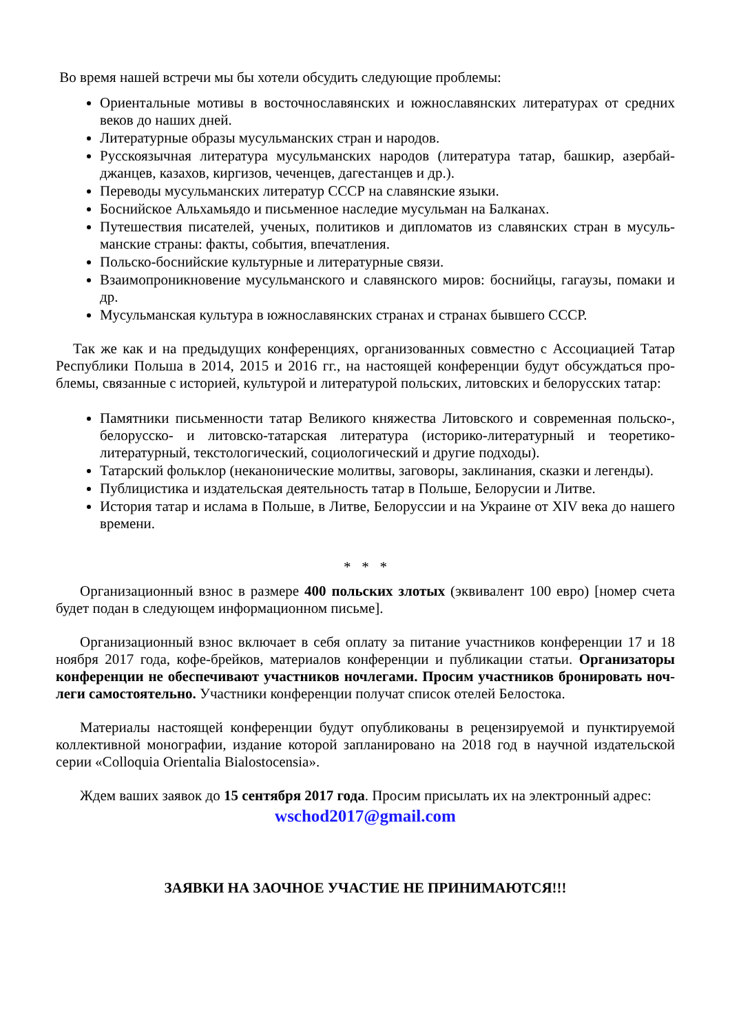Во время нашей встречи мы бы хотели обсудить следующие проблемы:
Ориентальные мотивы в восточнославянских и южнославянских литературах от средних веков до наших дней.
Литературные образы мусульманских стран и народов.
Русскоязычная литература мусульманских народов (литература татар, башкир, азербай-джанцев, казахов, киргизов, чеченцев, дагестанцев и др.).
Переводы мусульманских литератур СССР на славянские языки.
Боснийское Альхамьядо и письменное наследие мусульман на Балканах.
Путешествия писателей, ученых, политиков и дипломатов из славянских стран в мусуль-манские страны: факты, события, впечатления.
Польско-боснийские культурные и литературные связи.
Взаимопроникновение мусульманского и славянского миров: боснийцы, гагаузы, помаки и др.
Мусульманская культура в южнославянских странах и странах бывшего СССР.
Так же как и на предыдущих конференциях, организованных совместно с Ассоциацией Татар Республики Польша в 2014, 2015 и 2016 гг., на настоящей конференции будут обсуждаться про-блемы, связанные с историей, культурой и литературой польских, литовских и белорусских татар:
Памятники письменности татар Великого княжества Литовского и современная польско-, белорусско- и литовско-татарская литература (историко-литературный и теоретико-литературный, текстологический, социологический и другие подходы).
Татарский фольклор (неканонические молитвы, заговоры, заклинания, сказки и легенды).
Публицистика и издательская деятельность татар в Польше, Белорусии и Литве.
История татар и ислама в Польше, в Литве, Белоруссии и на Украине от XIV века до нашего времени.
* * *
Организационный взнос в размере 400 польских злотых (эквивалент 100 евро) [номер счета будет подан в следующем информационном письме].
Организационный взнос включает в себя оплату за питание участников конференции 17 и 18 ноября 2017 года, кофе-брейков, материалов конференции и публикации статьи. Организаторы конференции не обеспечивают участников ночлегами. Просим участников бронировать ноч-леги самостоятельно. Участники конференции получат список отелей Белостока.
Материалы настоящей конференции будут опубликованы в рецензируемой и пунктируемой коллективной монографии, издание которой запланировано на 2018 год в научной издательской серии «Colloquia Orientalia Bialostocensia».
Ждем ваших заявок до 15 сентября 2017 года. Просим присылать их на электронный адрес:
wschod2017@gmail.com
ЗАЯВКИ НА ЗАОЧНОЕ УЧАСТИЕ НЕ ПРИНИМАЮТСЯ!!!